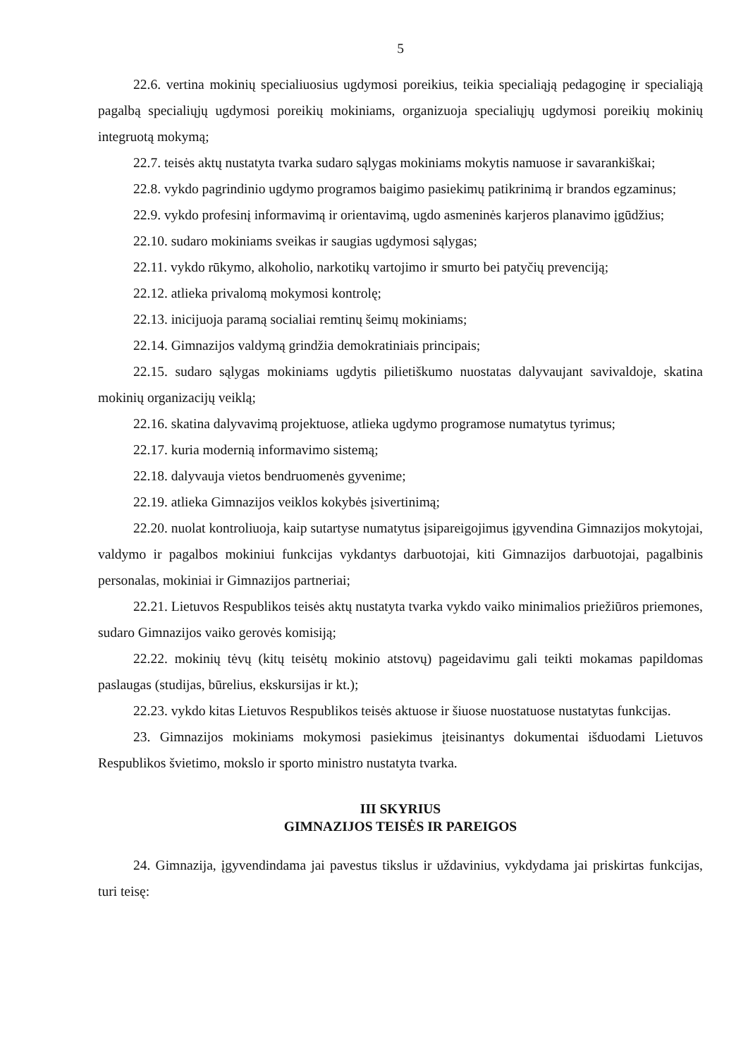5
22.6. vertina mokinių specialiuosius ugdymosi poreikius, teikia specialiąją pedagoginę ir specialiąją pagalbą specialiųjų ugdymosi poreikių mokiniams, organizuoja specialiųjų ugdymosi poreikių mokinių integruotą mokymą;
22.7. teisės aktų nustatyta tvarka sudaro sąlygas mokiniams mokytis namuose ir savarankiškai;
22.8. vykdo pagrindinio ugdymo programos baigimo pasiekimų patikrinimą ir brandos egzaminus;
22.9. vykdo profesinį informavimą ir orientavimą, ugdo asmeninės karjeros planavimo įgūdžius;
22.10. sudaro mokiniams sveikas ir saugias ugdymosi sąlygas;
22.11. vykdo rūkymo, alkoholio, narkotikų vartojimo ir smurto bei patyčių prevenciją;
22.12. atlieka privalomą mokymosi kontrolę;
22.13. inicijuoja paramą socialiai remtinų šeimų mokiniams;
22.14. Gimnazijos valdymą grindžia demokratiniais principais;
22.15. sudaro sąlygas mokiniams ugdytis pilietiškumo nuostatas dalyvaujant savivaldoje, skatina mokinių organizacijų veiklą;
22.16. skatina dalyvavimą projektuose, atlieka ugdymo programose numatytus tyrimus;
22.17. kuria modernią informavimo sistemą;
22.18. dalyvauja vietos bendruomenės gyvenime;
22.19. atlieka Gimnazijos veiklos kokybės įsivertinimą;
22.20. nuolat kontroliuoja, kaip sutartyse numatytus įsipareigojimus įgyvendina Gimnazijos mokytojai, valdymo ir pagalbos mokiniui funkcijas vykdantys darbuotojai, kiti Gimnazijos darbuotojai, pagalbinis personalas, mokiniai ir Gimnazijos partneriai;
22.21. Lietuvos Respublikos teisės aktų nustatyta tvarka vykdo vaiko minimalios priežiūros priemones, sudaro Gimnazijos vaiko gerovės komisiją;
22.22. mokinių tėvų (kitų teisėtų mokinio atstovų) pageidavimu gali teikti mokamas papildomas paslaugas (studijas, būrelius, ekskursijas ir kt.);
22.23. vykdo kitas Lietuvos Respublikos teisės aktuose ir šiuose nuostatuose nustatytas funkcijas.
23. Gimnazijos mokiniams mokymosi pasiekimus įteisinantys dokumentai išduodami Lietuvos Respublikos švietimo, mokslo ir sporto ministro nustatyta tvarka.
III SKYRIUS
GIMNAZIJOS TEISĖS IR PAREIGOS
24. Gimnazija, įgyvendindama jai pavestus tikslus ir uždavinius, vykdydama jai priskirtas funkcijas, turi teisę: